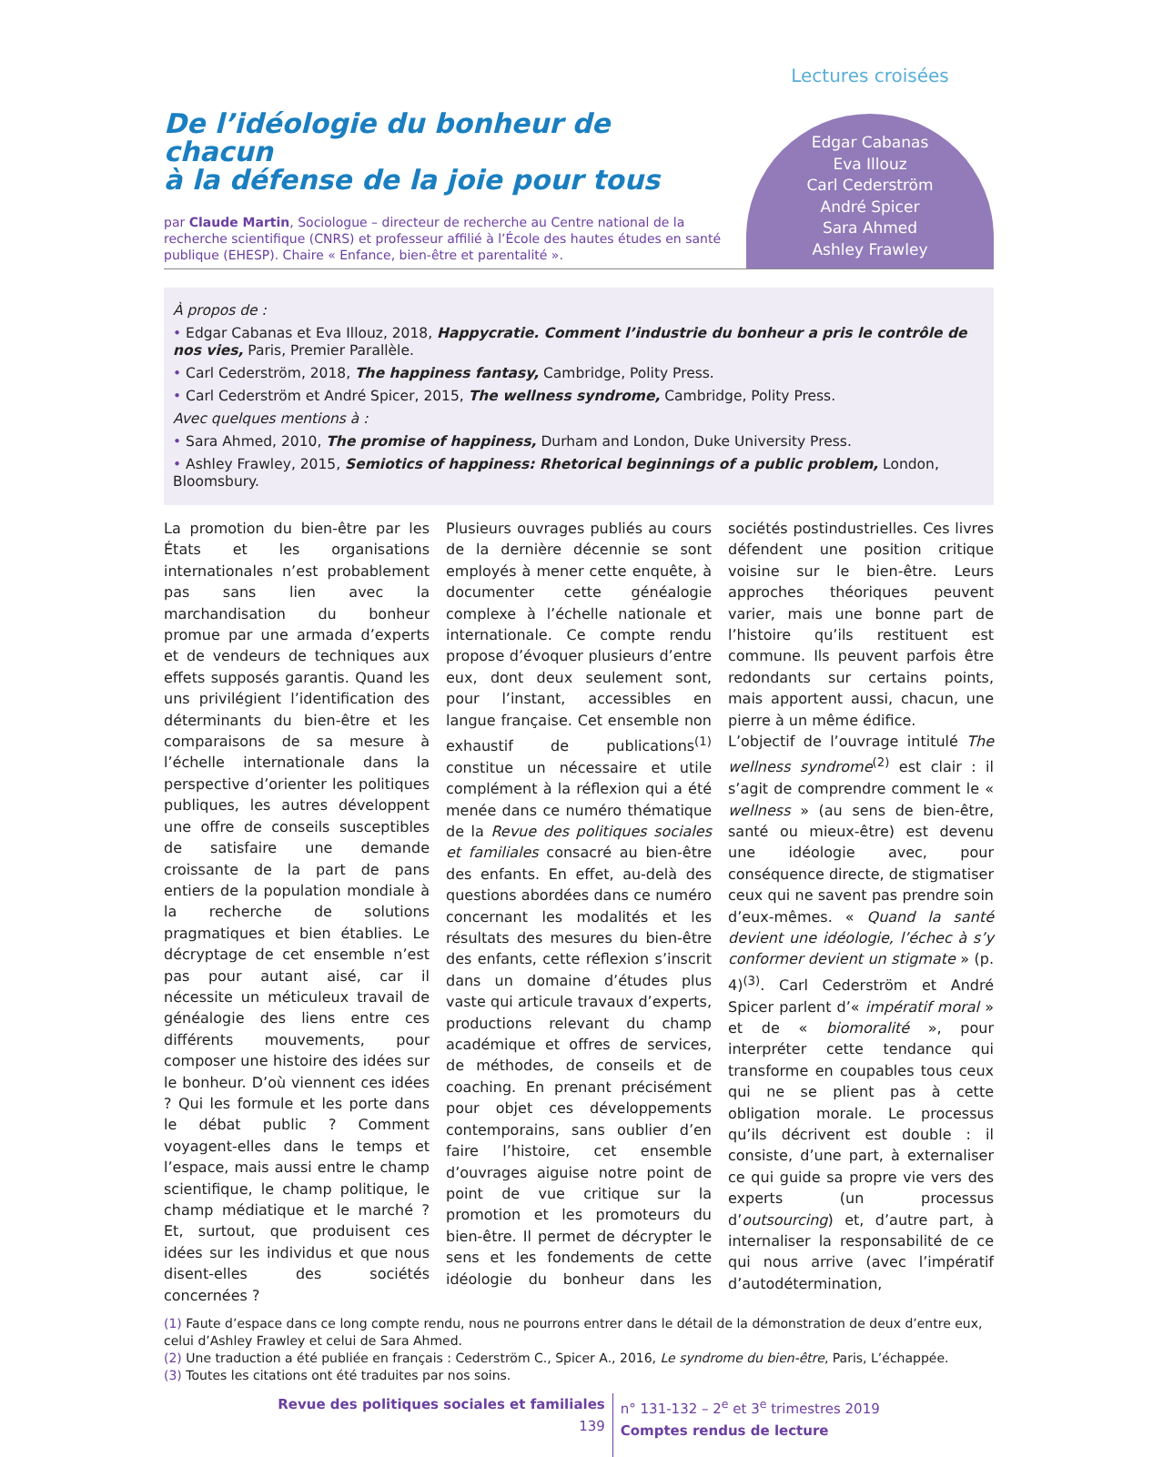De l’idéologie du bonheur de chacun
à la défense de la joie pour tous
par Claude Martin, Sociologue – directeur de recherche au Centre national de la recherche scientifique (CNRS) et professeur affilié à l’École des hautes études en santé publique (EHESP). Chaire « Enfance, bien-être et parentalité ».
Lectures croisées
Edgar Cabanas
Eva Illouz
Carl Cederström
André Spicer
Sara Ahmed
Ashley Frawley
À propos de :
• Edgar Cabanas et Eva Illouz, 2018, Happycratie. Comment l’industrie du bonheur a pris le contrôle de nos vies, Paris, Premier Parallèle.
• Carl Cederström, 2018, The happiness fantasy, Cambridge, Polity Press.
• Carl Cederström et André Spicer, 2015, The wellness syndrome, Cambridge, Polity Press.
Avec quelques mentions à :
• Sara Ahmed, 2010, The promise of happiness, Durham and London, Duke University Press.
• Ashley Frawley, 2015, Semiotics of happiness: Rhetorical beginnings of a public problem, London, Bloomsbury.
La promotion du bien-être par les États et les organisations internationales n’est probablement pas sans lien avec la marchandisation du bonheur promue par une armada d’experts et de vendeurs de techniques aux effets supposés garantis. Quand les uns privilégient l’identification des déterminants du bien-être et les comparaisons de sa mesure à l’échelle internationale dans la perspective d’orienter les politiques publiques, les autres développent une offre de conseils susceptibles de satisfaire une demande croissante de la part de pans entiers de la population mondiale à la recherche de solutions pragmatiques et bien établies. Le décryptage de cet ensemble n’est pas pour autant aisé, car il nécessite un méticuleux travail de généalogie des liens entre ces différents mouvements, pour composer une histoire des idées sur le bonheur. D’où viennent ces idées ? Qui les formule et les porte dans le débat public ? Comment voyagent-elles dans le temps et l’espace, mais aussi entre le champ scientifique, le champ politique, le champ médiatique et le marché ? Et, surtout, que produisent ces idées sur les individus et que nous disent-elles des sociétés concernées ?
Plusieurs ouvrages publiés au cours de la dernière décennie se sont employés à mener cette enquête, à documenter cette généalogie complexe à l’échelle nationale et internationale. Ce compte rendu propose d’évoquer plusieurs d’entre eux, dont deux seulement sont, pour l’instant, accessibles en langue française. Cet ensemble non exhaustif de publications<sup>(1)</sup> constitue un nécessaire et utile complément à la réflexion qui a été menée dans ce numéro thématique de la Revue des politiques sociales et familiales consacré au bien-être des enfants. En effet, au-delà des questions abordées dans ce numéro concernant les modalités et les résultats des mesures du bien-être des enfants, cette réflexion s’inscrit dans un domaine d’études plus vaste qui articule travaux d’experts, productions relevant du champ académique et offres de services, de méthodes, de conseils et de coaching. En prenant précisément pour objet ces développements contemporains, sans oublier d’en faire l’histoire, cet ensemble d’ouvrages aiguise notre point de point de vue critique sur la promotion et les promoteurs du bien-être. Il permet de décrypter le sens et les fondements de cette idéologie du bonheur dans les sociétés postindustrielles. Ces livres défendent une position critique voisine sur le bien-être. Leurs approches théoriques peuvent varier, mais une bonne part de l’histoire qu’ils restituent est commune. Ils peuvent parfois être redondants sur certains points, mais apportent aussi, chacun, une pierre à un même édifice.
L’objectif de l’ouvrage intitulé The wellness syndrome<sup>(2)</sup> est clair : il s’agit de comprendre comment le « wellness » (au sens de bien-être, santé ou mieux-être) est devenu une idéologie avec, pour conséquence directe, de stigmatiser ceux qui ne savent pas prendre soin d’eux-mêmes. « Quand la santé devient une idéologie, l’échec à s’y conformer devient un stigmate » (p. 4)<sup>(3)</sup>. Carl Cederström et André Spicer parlent d’« impératif moral » et de « biomoralité », pour interpréter cette tendance qui transforme en coupables tous ceux qui ne se plient pas à cette obligation morale. Le processus qu’ils décrivent est double : il consiste, d’une part, à externaliser ce qui guide sa propre vie vers des experts (un processus d’outsourcing) et, d’autre part, à internaliser la responsabilité de ce qui nous arrive (avec l’impératif d’autodétermination,
(1) Faute d’espace dans ce long compte rendu, nous ne pourrons entrer dans le détail de la démonstration de deux d’entre eux, celui d’Ashley Frawley et celui de Sara Ahmed.
(2) Une traduction a été publiée en français : Cederström C., Spicer A., 2016, Le syndrome du bien-être, Paris, L’échappée.
(3) Toutes les citations ont été traduites par nos soins.
Revue des politiques sociales et familiales
139
n° 131-132 – 2<sup>e</sup> et 3<sup>e</sup> trimestres 2019
Comptes rendus de lecture